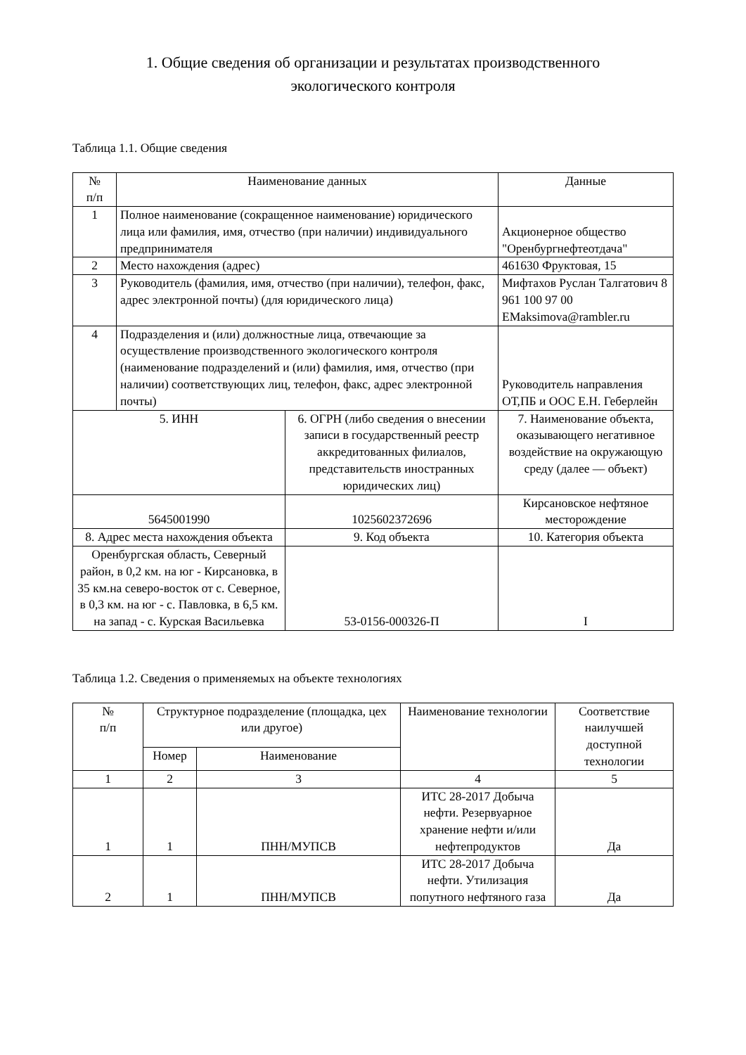1. Общие сведения об организации и результатах производственного
экологического контроля
Таблица 1.1. Общие сведения
| № п/п | Наименование данных | | Данные |
| --- | --- | --- | --- |
| 1 | Полное наименование (сокращенное наименование) юридического лица или фамилия, имя, отчество (при наличии) индивидуального предпринимателя | | Акционерное общество "Оренбургнефтеотдача" |
| 2 | Место нахождения (адрес) | | 461630 Фруктовая, 15 |
| 3 | Руководитель (фамилия, имя, отчество (при наличии), телефон, факс, адрес электронной почты) (для юридического лица) | | Мифтахов Руслан Талгатович 8 961 100 97 00 EMaksimova@rambler.ru |
| 4 | Подразделения и (или) должностные лица, отвечающие за осуществление производственного экологического контроля (наименование подразделений и (или) фамилия, имя, отчество (при наличии) соответствующих лиц, телефон, факс, адрес электронной почты) | | Руководитель направления ОТ,ПБ и ООС Е.Н. Геберлейн |
| 5. ИНН | | 6. ОГРН (либо сведения о внесении записи в государственный реестр аккредитованных филиалов, представительств иностранных юридических лиц) | 7. Наименование объекта, оказывающего негативное воздействие на окружающую среду (далее — объект) |
| 5645001990 | | 1025602372696 | Кирсановское нефтяное месторождение |
| 8. Адрес места нахождения объекта | | 9. Код объекта | 10. Категория объекта |
| Оренбургская область, Северный район, в 0,2 км. на юг - Кирсановка, в 35 км.на северо-восток от с. Северное, в 0,3 км. на юг - с. Павловка, в 6,5 км. на запад - с. Курская Васильевка | | 53-0156-000326-П | I |
Таблица 1.2. Сведения о применяемых на объекте технологиях
| № п/п | Структурное подразделение (площадка, цех или другое) | | Наименование технологии | Соответствие наилучшей доступной технологии |
| --- | --- | --- | --- | --- |
| | Номер | Наименование | | |
| 1 | 2 | 3 | 4 | 5 |
| 1 | 1 | ПНН/МУПСВ | ИТС 28-2017 Добыча нефти. Резервуарное хранение нефти и/или нефтепродуктов | Да |
| 2 | 1 | ПНН/МУПСВ | ИТС 28-2017 Добыча нефти. Утилизация попутного нефтяного газа | Да |